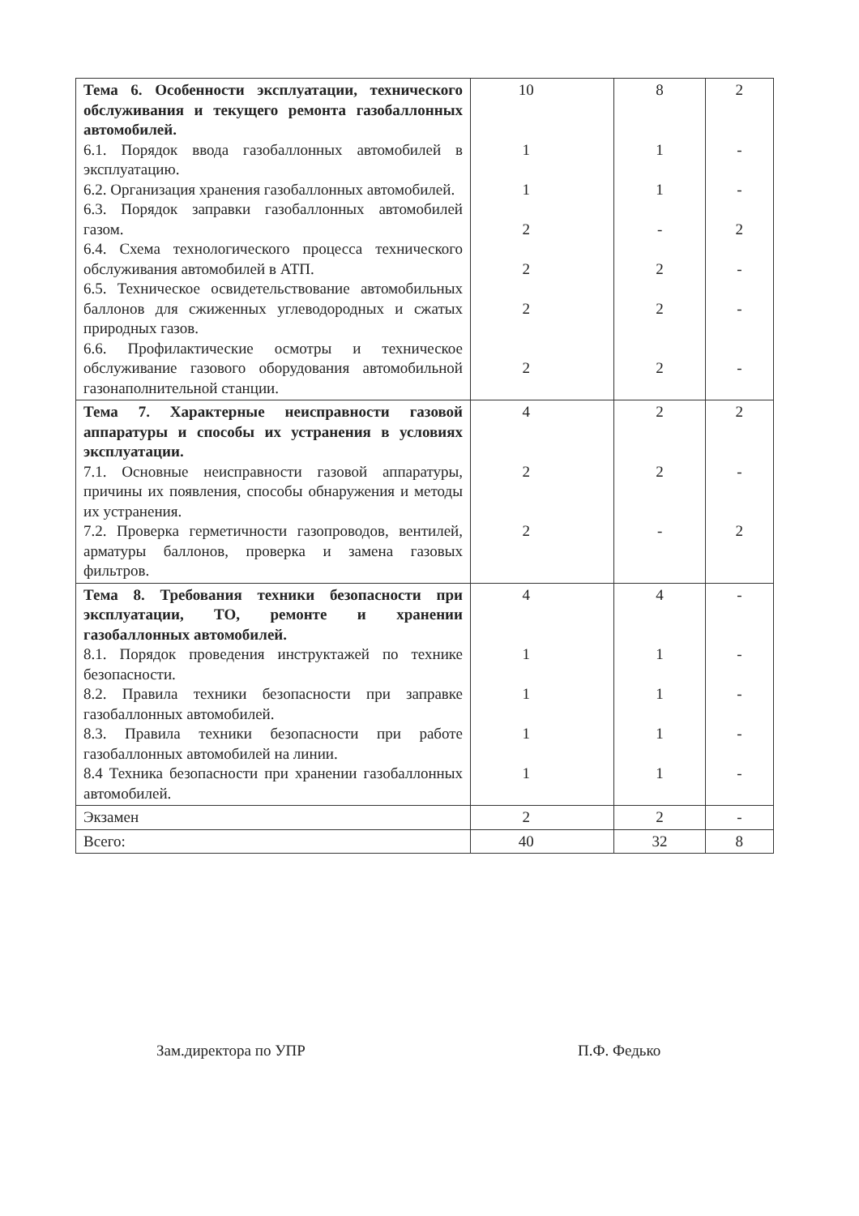| Тема 6. Особенности эксплуатации, технического обслуживания и текущего ремонта газобаллонных автомобилей. 6.1. Порядок ввода газобаллонных автомобилей в эксплуатацию. 6.2. Организация хранения газобаллонных автомобилей. 6.3. Порядок заправки газобаллонных автомобилей газом. 6.4. Схема технологического процесса технического обслуживания автомобилей в АТП. 6.5. Техническое освидетельствование автомобильных баллонов для сжиженных углеводородных и сжатых природных газов. 6.6. Профилактические осмотры и техническое обслуживание газового оборудования автомобильной газонаполнительной станции. | 10 1 1 2 2 2 2 | 8 1 1 - 2 2 2 | 2 - - 2 - - - |
| Тема 7. Характерные неисправности газовой аппаратуры и способы их устранения в условиях эксплуатации. 7.1. Основные неисправности газовой аппаратуры, причины их появления, способы обнаружения и методы их устранения. 7.2. Проверка герметичности газопроводов, вентилей, арматуры баллонов, проверка и замена газовых фильтров. | 4 2 2 | 2 2 - | 2 - 2 |
| Тема 8. Требования техники безопасности при эксплуатации, ТО, ремонте и хранении газобаллонных автомобилей. 8.1. Порядок проведения инструктажей по технике безопасности. 8.2. Правила техники безопасности при заправке газобаллонных автомобилей. 8.3. Правила техники безопасности при работе газобаллонных автомобилей на линии. 8.4 Техника безопасности при хранении газобаллонных автомобилей. | 4 1 1 1 1 | 4 1 1 1 1 | - - - - - |
| Экзамен | 2 | 2 | - |
| Всего: | 40 | 32 | 8 |
Зам.директора по УПР П.Ф. Федько